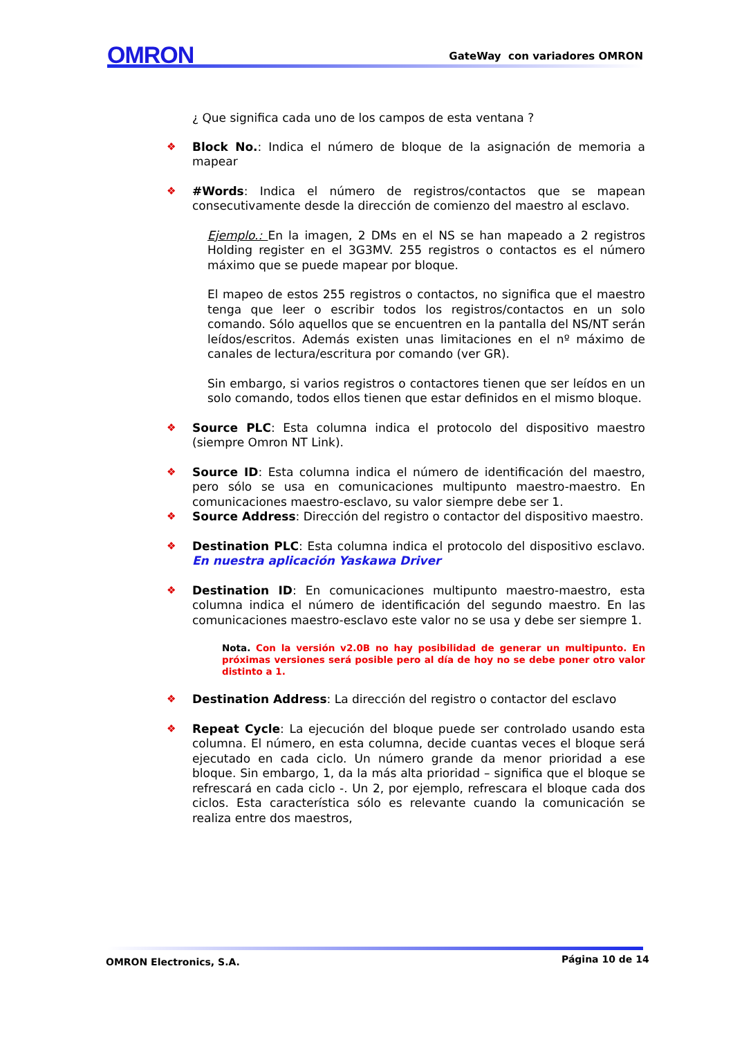OMRON GateWay con variadores OMRON
¿ Que significa cada uno de los campos de esta ventana ?
❖ Block No.: Indica el número de bloque de la asignación de memoria a mapear
❖ #Words: Indica el número de registros/contactos que se mapean consecutivamente desde la dirección de comienzo del maestro al esclavo.
Ejemplo.: En la imagen, 2 DMs en el NS se han mapeado a 2 registros Holding register en el 3G3MV. 255 registros o contactos es el número máximo que se puede mapear por bloque.
El mapeo de estos 255 registros o contactos, no significa que el maestro tenga que leer o escribir todos los registros/contactos en un solo comando. Sólo aquellos que se encuentren en la pantalla del NS/NT serán leídos/escritos. Además existen unas limitaciones en el nº máximo de canales de lectura/escritura por comando (ver GR).
Sin embargo, si varios registros o contactores tienen que ser leídos en un solo comando, todos ellos tienen que estar definidos en el mismo bloque.
❖ Source PLC: Esta columna indica el protocolo del dispositivo maestro (siempre Omron NT Link).
❖ Source ID: Esta columna indica el número de identificación del maestro, pero sólo se usa en comunicaciones multipunto maestro-maestro. En comunicaciones maestro-esclavo, su valor siempre debe ser 1.
❖ Source Address: Dirección del registro o contactor del dispositivo maestro.
❖ Destination PLC: Esta columna indica el protocolo del dispositivo esclavo. En nuestra aplicación Yaskawa Driver
❖ Destination ID: En comunicaciones multipunto maestro-maestro, esta columna indica el número de identificación del segundo maestro. En las comunicaciones maestro-esclavo este valor no se usa y debe ser siempre 1.
Nota. Con la versión v2.0B no hay posibilidad de generar un multipunto. En próximas versiones será posible pero al día de hoy no se debe poner otro valor distinto a 1.
❖ Destination Address: La dirección del registro o contactor del esclavo
❖ Repeat Cycle: La ejecución del bloque puede ser controlado usando esta columna. El número, en esta columna, decide cuantas veces el bloque será ejecutado en cada ciclo. Un número grande da menor prioridad a ese bloque. Sin embargo, 1, da la más alta prioridad – significa que el bloque se refrescará en cada ciclo -. Un 2, por ejemplo, refrescara el bloque cada dos ciclos. Esta característica sólo es relevante cuando la comunicación se realiza entre dos maestros,
OMRON Electronics, S.A. Página 10 de 14